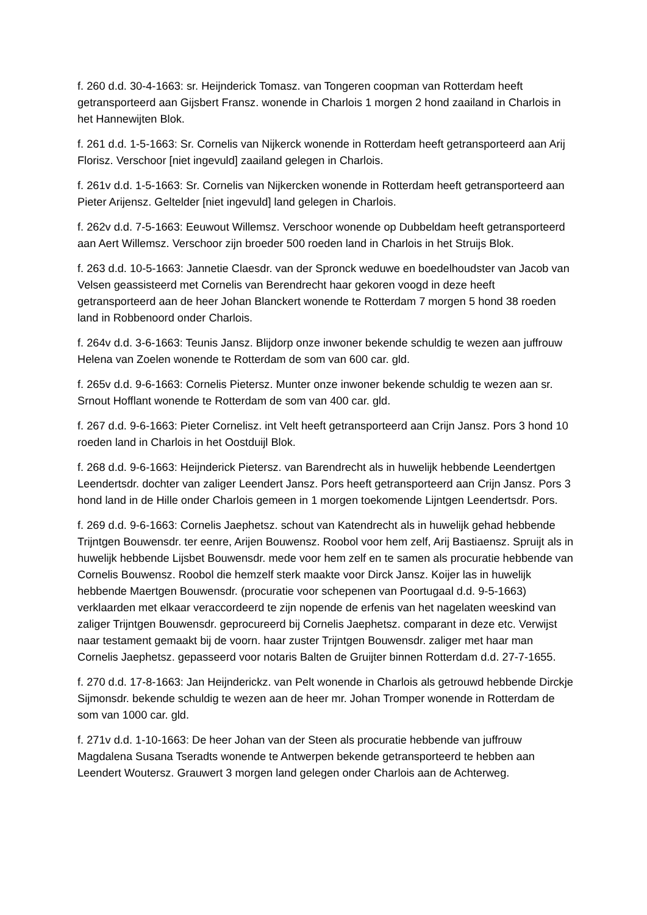f. 260 d.d. 30-4-1663: sr. Heijnderick Tomasz. van Tongeren coopman van Rotterdam heeft getransporteerd aan Gijsbert Fransz. wonende in Charlois 1 morgen 2 hond zaailand in Charlois in het Hannewijten Blok.
f. 261 d.d. 1-5-1663: Sr. Cornelis van Nijkerck wonende in Rotterdam heeft getransporteerd aan Arij Florisz. Verschoor [niet ingevuld] zaailand gelegen in Charlois.
f. 261v d.d. 1-5-1663: Sr. Cornelis van Nijkercken wonende in Rotterdam heeft getransporteerd aan Pieter Arijensz. Geltelder [niet ingevuld] land gelegen in Charlois.
f. 262v d.d. 7-5-1663: Eeuwout Willemsz. Verschoor wonende op Dubbeldam heeft getransporteerd aan Aert Willemsz. Verschoor zijn broeder 500 roeden land in Charlois in het Struijs Blok.
f. 263 d.d. 10-5-1663: Jannetie Claesdr. van der Spronck weduwe en boedelhoudster van Jacob van Velsen geassisteerd met Cornelis van Berendrecht haar gekoren voogd in deze heeft getransporteerd aan de heer Johan Blanckert wonende te Rotterdam 7 morgen 5 hond 38 roeden land in Robbenoord onder Charlois.
f. 264v d.d. 3-6-1663: Teunis Jansz. Blijdorp onze inwoner bekende schuldig te wezen aan juffrouw Helena van Zoelen wonende te Rotterdam de som van 600 car. gld.
f. 265v d.d. 9-6-1663: Cornelis Pietersz. Munter onze inwoner bekende schuldig te wezen aan sr. Srnout Hofflant wonende te Rotterdam de som van 400 car. gld.
f. 267 d.d. 9-6-1663: Pieter Cornelisz. int Velt heeft getransporteerd aan Crijn Jansz. Pors 3 hond 10 roeden land in Charlois in het Oostduijl Blok.
f. 268 d.d. 9-6-1663: Heijnderick Pietersz. van Barendrecht als in huwelijk hebbende Leendertgen Leendertsdr. dochter van zaliger Leendert Jansz. Pors heeft getransporteerd aan Crijn Jansz. Pors 3 hond land in de Hille onder Charlois gemeen in 1 morgen toekomende Lijntgen Leendertsdr. Pors.
f. 269 d.d. 9-6-1663: Cornelis Jaephetsz. schout van Katendrecht als in huwelijk gehad hebbende Trijntgen Bouwensdr. ter eenre, Arijen Bouwensz. Roobol voor hem zelf, Arij Bastiaensz. Spruijt als in huwelijk hebbende Lijsbet Bouwensdr. mede voor hem zelf en te samen als procuratie hebbende van Cornelis Bouwensz. Roobol die hemzelf sterk maakte voor Dirck Jansz. Koijer las in huwelijk hebbende Maertgen Bouwensdr. (procuratie voor schepenen van Poortugaal d.d. 9-5-1663) verklaarden met elkaar veraccordeerd te zijn nopende de erfenis van het nagelaten weeskind van zaliger Trijntgen Bouwensdr. geprocureerd bij Cornelis Jaephetsz. comparant in deze etc. Verwijst naar testament gemaakt bij de voorn. haar zuster Trijntgen Bouwensdr. zaliger met haar man Cornelis Jaephetsz. gepasseerd voor notaris Balten de Gruijter binnen Rotterdam d.d. 27-7-1655.
f. 270 d.d. 17-8-1663: Jan Heijnderickz. van Pelt wonende in Charlois als getrouwd hebbende Dirckje Sijmonsdr. bekende schuldig te wezen aan de heer mr. Johan Tromper wonende in Rotterdam de som van 1000 car. gld.
f. 271v d.d. 1-10-1663: De heer Johan van der Steen als procuratie hebbende van juffrouw Magdalena Susana Tseradts wonende te Antwerpen bekende getransporteerd te hebben aan Leendert Woutersz. Grauwert 3 morgen land gelegen onder Charlois aan de Achterweg.